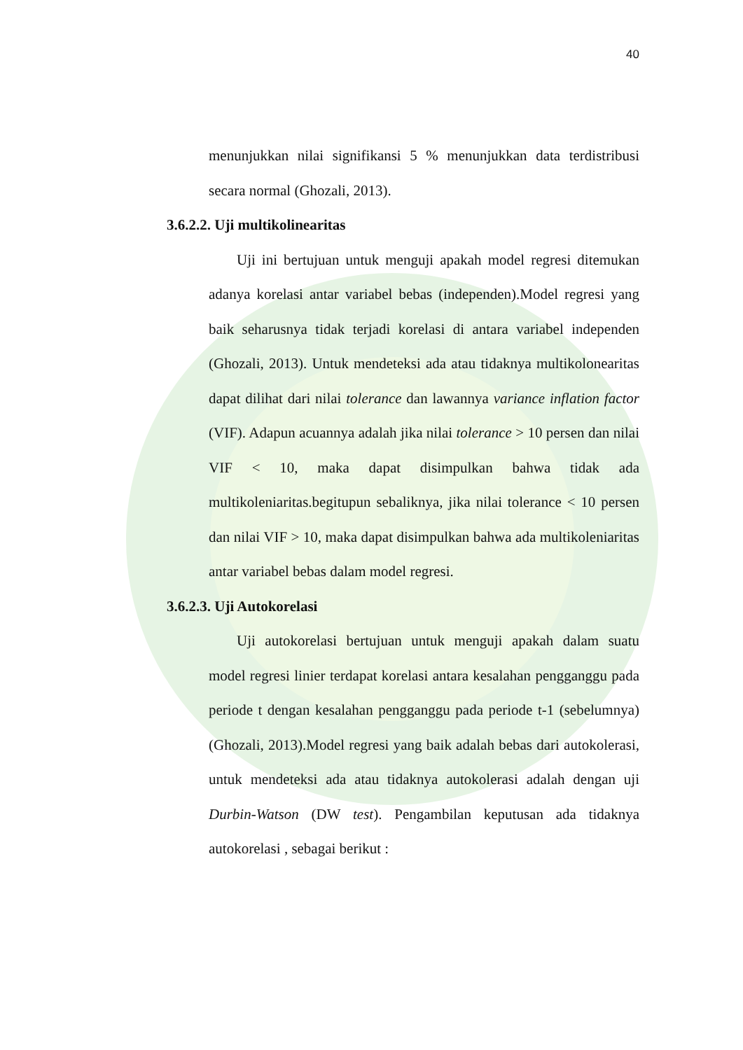40
menunjukkan nilai signifikansi 5 % menunjukkan data terdistribusi secara normal (Ghozali, 2013).
3.6.2.2. Uji multikolinearitas
Uji ini bertujuan untuk menguji apakah model regresi ditemukan adanya korelasi antar variabel bebas (independen).Model regresi yang baik seharusnya tidak terjadi korelasi di antara variabel independen (Ghozali, 2013). Untuk mendeteksi ada atau tidaknya multikolonearitas dapat dilihat dari nilai tolerance dan lawannya variance inflation factor (VIF). Adapun acuannya adalah jika nilai tolerance > 10 persen dan nilai VIF < 10, maka dapat disimpulkan bahwa tidak ada multikoleniaritas.begitupun sebaliknya, jika nilai tolerance < 10 persen dan nilai VIF > 10, maka dapat disimpulkan bahwa ada multikoleniaritas antar variabel bebas dalam model regresi.
3.6.2.3. Uji Autokorelasi
Uji autokorelasi bertujuan untuk menguji apakah dalam suatu model regresi linier terdapat korelasi antara kesalahan pengganggu pada periode t dengan kesalahan pengganggu pada periode t-1 (sebelumnya) (Ghozali, 2013).Model regresi yang baik adalah bebas dari autokolerasi, untuk mendeteksi ada atau tidaknya autokolerasi adalah dengan uji Durbin-Watson (DW test). Pengambilan keputusan ada tidaknya autokorelasi , sebagai berikut :